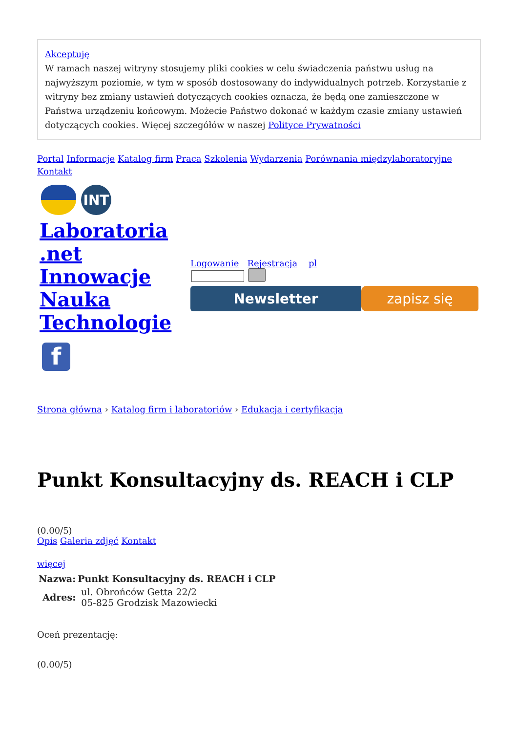Akceptuję
W ramach naszej witryny stosujemy pliki cookies w celu świadczenia państwu usług na najwyższym poziomie, w tym w sposób dostosowany do indywidualnych potrzeb. Korzystanie z witryny bez zmiany ustawień dotyczących cookies oznacza, że będą one zamieszczone w Państwa urządzeniu końcowym. Możecie Państwo dokonać w każdym czasie zmiany ustawień dotyczących cookies. Więcej szczegółów w naszej Polityce Prywatności
Portal Informacje Katalog firm Praca Szkolenia Wydarzenia Porównania międzylaboratoryjne Kontakt
INT
Laboratoria .net Innowacje Nauka Technologie
f
Logowanie Rejestracja pl
Newsletter zapisz się
Strona główna › Katalog firm i laboratoriów › Edukacja i certyfikacja
Punkt Konsultacyjny ds. REACH i CLP
(0.00/5)
Opis Galeria zdjęć Kontakt
więcej
| Nazwa: | Punkt Konsultacyjny ds. REACH i CLP |
| --- | --- |
| Adres: | ul. Obrońców Getta 22/2 05-825 Grodzisk Mazowiecki |
Oceń prezentację:
(0.00/5)